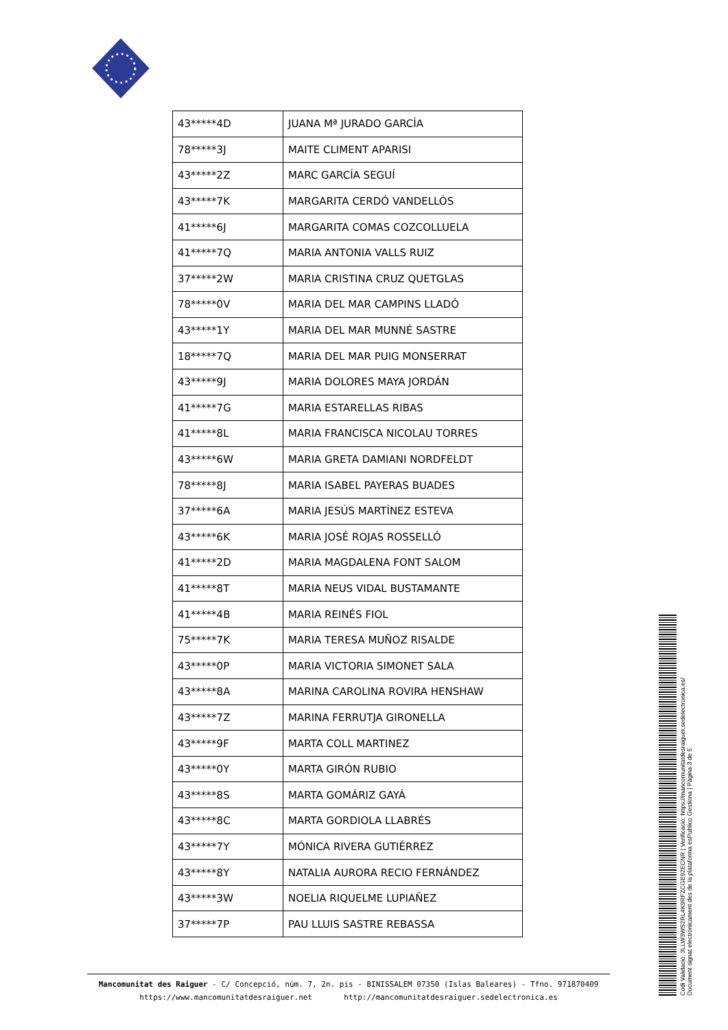| 43*****4D | JUANA Mª JURADO GARCÍA |
| 78*****3J | MAITE CLIMENT APARISI |
| 43*****2Z | MARC GARCÍA SEGUÍ |
| 43*****7K | MARGARITA CERDÓ VANDELLÓS |
| 41*****6J | MARGARITA COMAS COZCOLLUELA |
| 41*****7Q | MARIA ANTONIA VALLS RUIZ |
| 37*****2W | MARIA CRISTINA CRUZ QUETGLAS |
| 78*****0V | MARIA DEL MAR CAMPINS LLADÓ |
| 43*****1Y | MARIA DEL MAR MUNNÉ SASTRE |
| 18*****7Q | MARIA DEL MAR PUIG MONSERRAT |
| 43*****9J | MARIA DOLORES MAYA JORDÁN |
| 41*****7G | MARIA ESTARELLAS RIBAS |
| 41*****8L | MARIA FRANCISCA NICOLAU TORRES |
| 43*****6W | MARIA GRETA DAMIANI NORDFELDT |
| 78*****8J | MARIA ISABEL PAYERAS BUADES |
| 37*****6A | MARIA JESÚS MARTÍNEZ ESTEVA |
| 43*****6K | MARIA JOSÉ ROJAS ROSSELLÓ |
| 41*****2D | MARIA MAGDALENA FONT SALOM |
| 41*****8T | MARIA NEUS VIDAL BUSTAMANTE |
| 41*****4B | MARIA REINÉS FIOL |
| 75*****7K | MARIA TERESA MUÑOZ RISALDE |
| 43*****0P | MARIA VICTORIA SIMONET SALA |
| 43*****8A | MARINA CAROLINA ROVIRA HENSHAW |
| 43*****7Z | MARINA FERRUTJA GIRONELLA |
| 43*****9F | MARTA COLL MARTINEZ |
| 43*****0Y | MARTA GIRÓN RUBIO |
| 43*****8S | MARTA GOMÁRIZ GAYÁ |
| 43*****8C | MARTA GORDIOLA LLABRÉS |
| 43*****7Y | MÓNICA RIVERA GUTIÉRREZ |
| 43*****8Y | NATALIA AURORA RECIO FERNÁNDEZ |
| 43*****3W | NOELIA RIQUELME LUPIAÑEZ |
| 37*****7P | PAU LLUIS SASTRE REBASSA |
Mancomunitat des Raiguer - C/ Concepció, núm. 7, 2n. pis - BINISSALEM 07350 (Islas Baleares) - Tfno. 971870409
https://www.mancomunitatdesraiguer.net http://mancomunitatdesraiguer.sedelectronica.es
Codi Validació: 3LLW3WS2RL4K9RFZCGE92ECNR | Verificació: https://mancomunitatdesraiguer.sedelectronica.es/
Document signat electrònicament des de la plataforma esPublico Gestiona | Pàgina 3 de 5